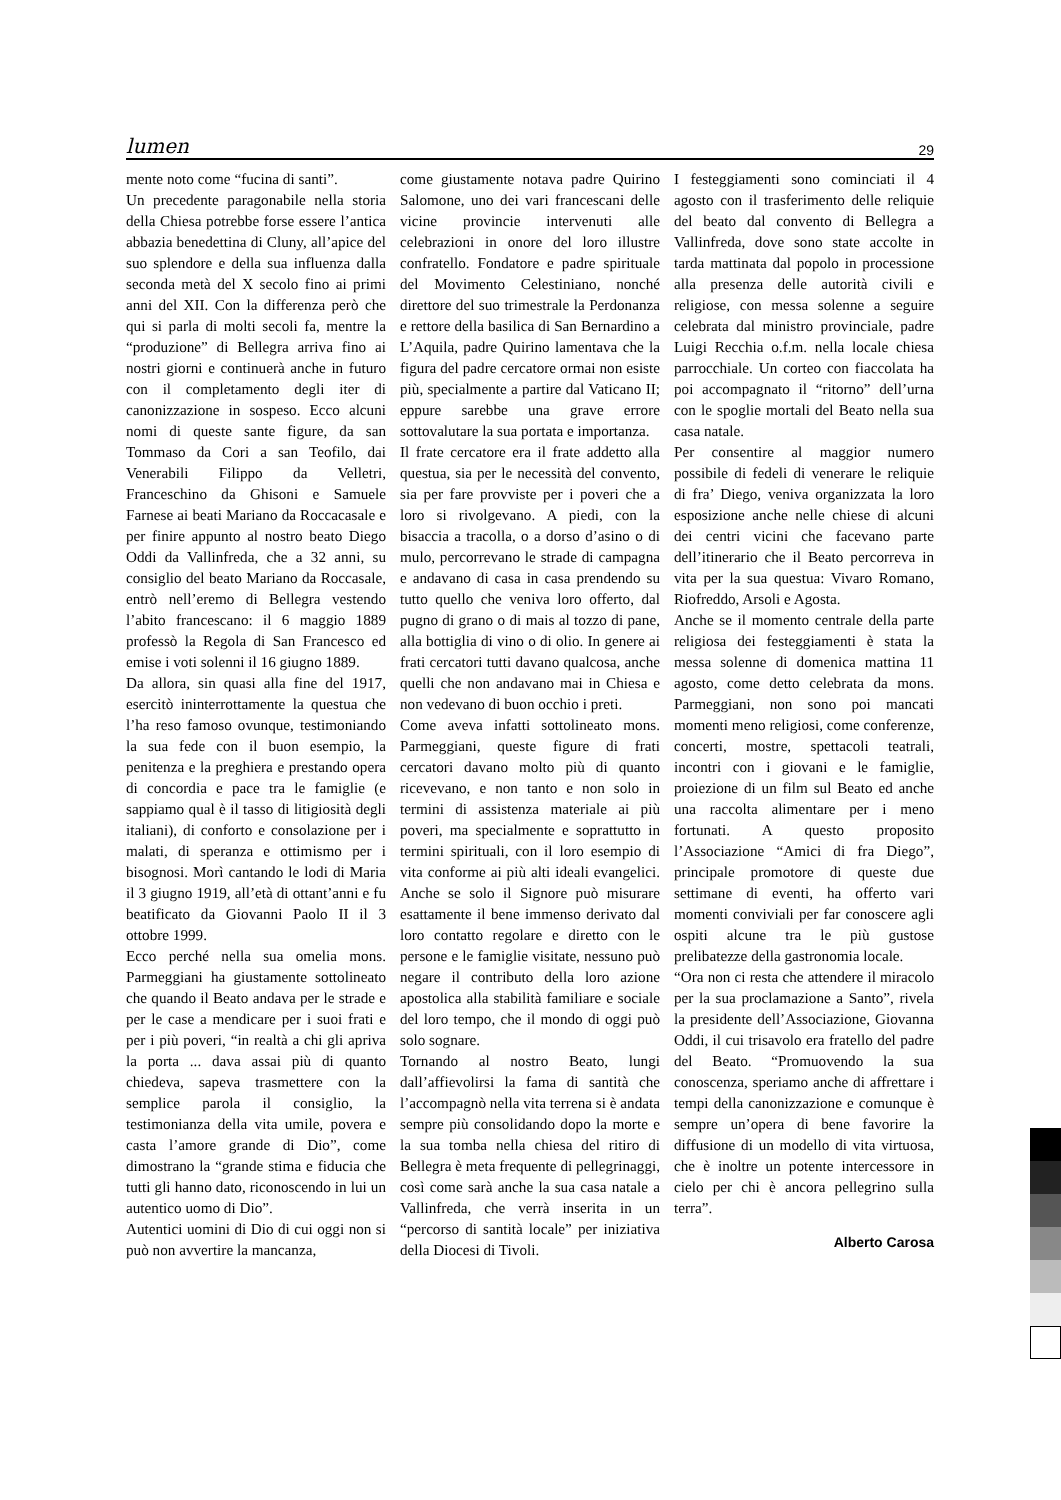lumen 29
mente noto come “fucina di santi”.
Un precedente paragonabile nella storia della Chiesa potrebbe forse essere l’antica abbazia benedettina di Cluny, all’apice del suo splendore e della sua influenza dalla seconda metà del X secolo fino ai primi anni del XII. Con la differenza però che qui si parla di molti secoli fa, mentre la “produzione” di Bellegra arriva fino ai nostri giorni e continuerà anche in futuro con il completamento degli iter di canonizzazione in sospeso. Ecco alcuni nomi di queste sante figure, da san Tommaso da Cori a san Teofilo, dai Venerabili Filippo da Velletri, Franceschino da Ghisoni e Samuele Farnese ai beati Mariano da Roccacasale e per finire appunto al nostro beato Diego Oddi da Vallinfreda, che a 32 anni, su consiglio del beato Mariano da Roccasale, entrò nell’eremo di Bellegra vestendo l’abito francescano: il 6 maggio 1889 professò la Regola di San Francesco ed emise i voti solenni il 16 giugno 1889.
Da allora, sin quasi alla fine del 1917, esercitò ininterrottamente la questua che l’ha reso famoso ovunque, testimoniando la sua fede con il buon esempio, la penitenza e la preghiera e prestando opera di concordia e pace tra le famiglie (e sappiamo qual è il tasso di litigiosità degli italiani), di conforto e consolazione per i malati, di speranza e ottimismo per i bisognosi. Morì cantando le lodi di Maria il 3 giugno 1919, all’età di ottant’anni e fu beatificato da Giovanni Paolo II il 3 ottobre 1999.
Ecco perché nella sua omelia mons. Parmeggiani ha giustamente sottolineato che quando il Beato andava per le strade e per le case a mendicare per i suoi frati e per i più poveri, “in realtà a chi gli apriva la porta ... dava assai più di quanto chiedeva, sapeva trasmettere con la semplice parola il consiglio, la testimonianza della vita umile, povera e casta l’amore grande di Dio”, come dimostrano la “grande stima e fiducia che tutti gli hanno dato, riconoscendo in lui un autentico uomo di Dio”.
Autentici uomini di Dio di cui oggi non si può non avvertire la mancanza,
come giustamente notava padre Quirino Salomone, uno dei vari francescani delle vicine provincie intervenuti alle celebrazioni in onore del loro illustre confratello. Fondatore e padre spirituale del Movimento Celestiniano, nonché direttore del suo trimestrale la Perdonanza e rettore della basilica di San Bernardino a L’Aquila, padre Quirino lamentava che la figura del padre cercatore ormai non esiste più, specialmente a partire dal Vaticano II; eppure sarebbe una grave errore sottovalutare la sua portata e importanza.
Il frate cercatore era il frate addetto alla questua, sia per le necessità del convento, sia per fare provviste per i poveri che a loro si rivolgevano. A piedi, con la bisaccia a tracolla, o a dorso d’asino o di mulo, percorrevano le strade di campagna e andavano di casa in casa prendendo su tutto quello che veniva loro offerto, dal pugno di grano o di mais al tozzo di pane, alla bottiglia di vino o di olio. In genere ai frati cercatori tutti davano qualcosa, anche quelli che non andavano mai in Chiesa e non vedevano di buon occhio i preti.
Come aveva infatti sottolineato mons. Parmeggiani, queste figure di frati cercatori davano molto più di quanto ricevevano, e non tanto e non solo in termini di assistenza materiale ai più poveri, ma specialmente e soprattutto in termini spirituali, con il loro esempio di vita conforme ai più alti ideali evangelici. Anche se solo il Signore può misurare esattamente il bene immenso derivato dal loro contatto regolare e diretto con le persone e le famiglie visitate, nessuno può negare il contributo della loro azione apostolica alla stabilità familiare e sociale del loro tempo, che il mondo di oggi può solo sognare.
Tornando al nostro Beato, lungi dall’affievolirsi la fama di santità che l’accompagnò nella vita terrena si è andata sempre più consolidando dopo la morte e la sua tomba nella chiesa del ritiro di Bellegra è meta frequente di pellegrinaggi, così come sarà anche la sua casa natale a Vallinfreda, che verrà inserita in un “percorso di santità locale” per iniziativa della Diocesi di Tivoli.
I festeggiamenti sono cominciati il 4 agosto con il trasferimento delle reliquie del beato dal convento di Bellegra a Vallinfreda, dove sono state accolte in tarda mattinata dal popolo in processione alla presenza delle autorità civili e religiose, con messa solenne a seguire celebrata dal ministro provinciale, padre Luigi Recchia o.f.m. nella locale chiesa parrocchiale. Un corteo con fiaccolata ha poi accompagnato il “ritorno” dell’urna con le spoglie mortali del Beato nella sua casa natale.
Per consentire al maggior numero possibile di fedeli di venerare le reliquie di fra’ Diego, veniva organizzata la loro esposizione anche nelle chiese di alcuni dei centri vicini che facevano parte dell’itinerario che il Beato percorreva in vita per la sua questua: Vivaro Romano, Riofreddo, Arsoli e Agosta.
Anche se il momento centrale della parte religiosa dei festeggiamenti è stata la messa solenne di domenica mattina 11 agosto, come detto celebrata da mons. Parmeggiani, non sono poi mancati momenti meno religiosi, come conferenze, concerti, mostre, spettacoli teatrali, incontri con i giovani e le famiglie, proiezione di un film sul Beato ed anche una raccolta alimentare per i meno fortunati. A questo proposito l’Associazione “Amici di fra Diego”, principale promotore di queste due settimane di eventi, ha offerto vari momenti conviviali per far conoscere agli ospiti alcune tra le più gustose prelibatezze della gastronomia locale.
“Ora non ci resta che attendere il miracolo per la sua proclamazione a Santo”, rivela la presidente dell’Associazione, Giovanna Oddi, il cui trisavolo era fratello del padre del Beato. “Promuovendo la sua conoscenza, speriamo anche di affrettare i tempi della canonizzazione e comunque è sempre un’opera di bene favorire la diffusione di un modello di vita virtuosa, che è inoltre un potente intercessore in cielo per chi è ancora pellegrino sulla terra”.
Alberto Carosa